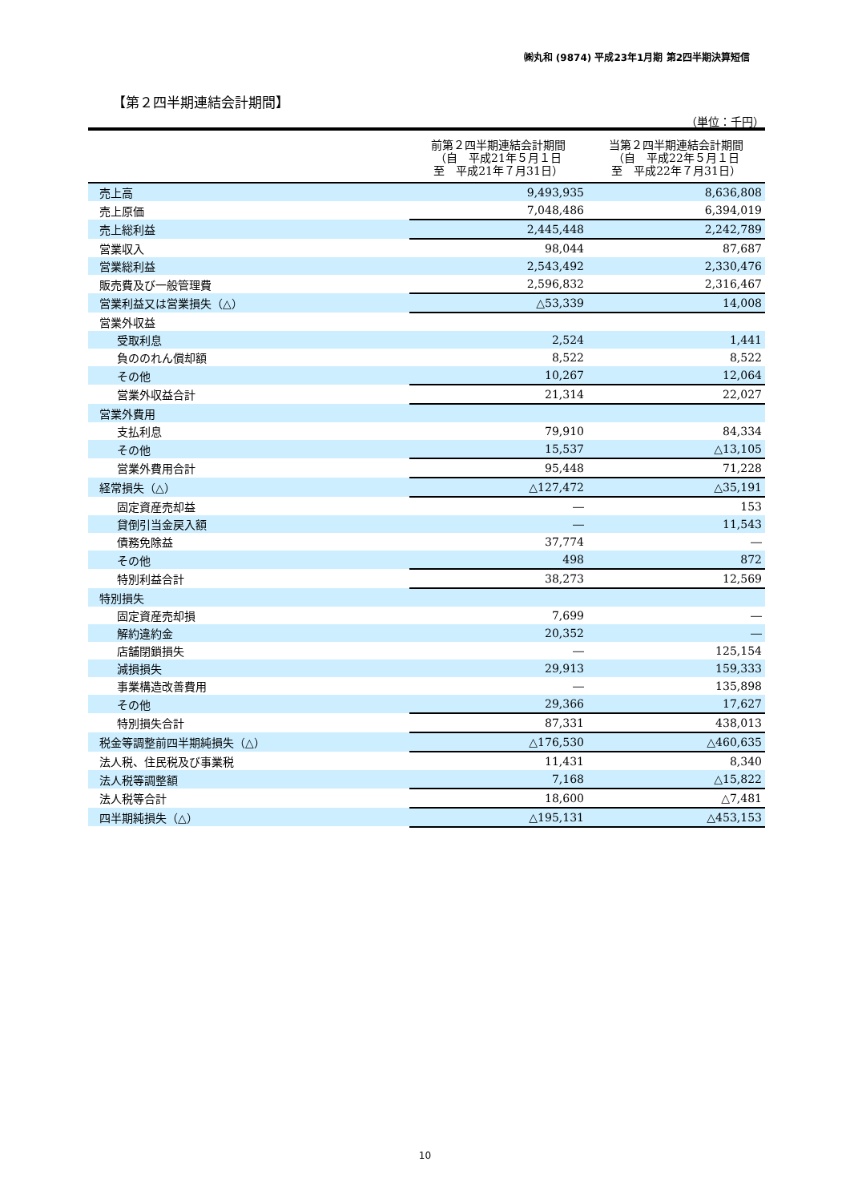㈱丸和 (9874) 平成23年1月期 第2四半期決算短信
【第２四半期連結会計期間】
（単位：千円）
| | 前第２四半期連結会計期間 （自 平成21年５月１日 至 平成21年７月31日） | 当第２四半期連結会計期間 （自 平成22年５月１日 至 平成22年７月31日） |
| --- | --- | --- |
| 売上高 | 9,493,935 | 8,636,808 |
| 売上原価 | 7,048,486 | 6,394,019 |
| 売上総利益 | 2,445,448 | 2,242,789 |
| 営業収入 | 98,044 | 87,687 |
| 営業総利益 | 2,543,492 | 2,330,476 |
| 販売費及び一般管理費 | 2,596,832 | 2,316,467 |
| 営業利益又は営業損失（△） | △53,339 | 14,008 |
| 営業外収益 | | |
| 受取利息 | 2,524 | 1,441 |
| 負ののれん償却額 | 8,522 | 8,522 |
| その他 | 10,267 | 12,064 |
| 営業外収益合計 | 21,314 | 22,027 |
| 営業外費用 | | |
| 支払利息 | 79,910 | 84,334 |
| その他 | 15,537 | △13,105 |
| 営業外費用合計 | 95,448 | 71,228 |
| 経常損失（△） | △127,472 | △35,191 |
| 固定資産売却益 | ― | 153 |
| 貸倒引当金戻入額 | ― | 11,543 |
| 債務免除益 | 37,774 | ― |
| その他 | 498 | 872 |
| 特別利益合計 | 38,273 | 12,569 |
| 特別損失 | | |
| 固定資産売却損 | 7,699 | ― |
| 解約違約金 | 20,352 | ― |
| 店舗閉鎖損失 | ― | 125,154 |
| 減損損失 | 29,913 | 159,333 |
| 事業構造改善費用 | ― | 135,898 |
| その他 | 29,366 | 17,627 |
| 特別損失合計 | 87,331 | 438,013 |
| 税金等調整前四半期純損失（△） | △176,530 | △460,635 |
| 法人税、住民税及び事業税 | 11,431 | 8,340 |
| 法人税等調整額 | 7,168 | △15,822 |
| 法人税等合計 | 18,600 | △7,481 |
| 四半期純損失（△） | △195,131 | △453,153 |
10